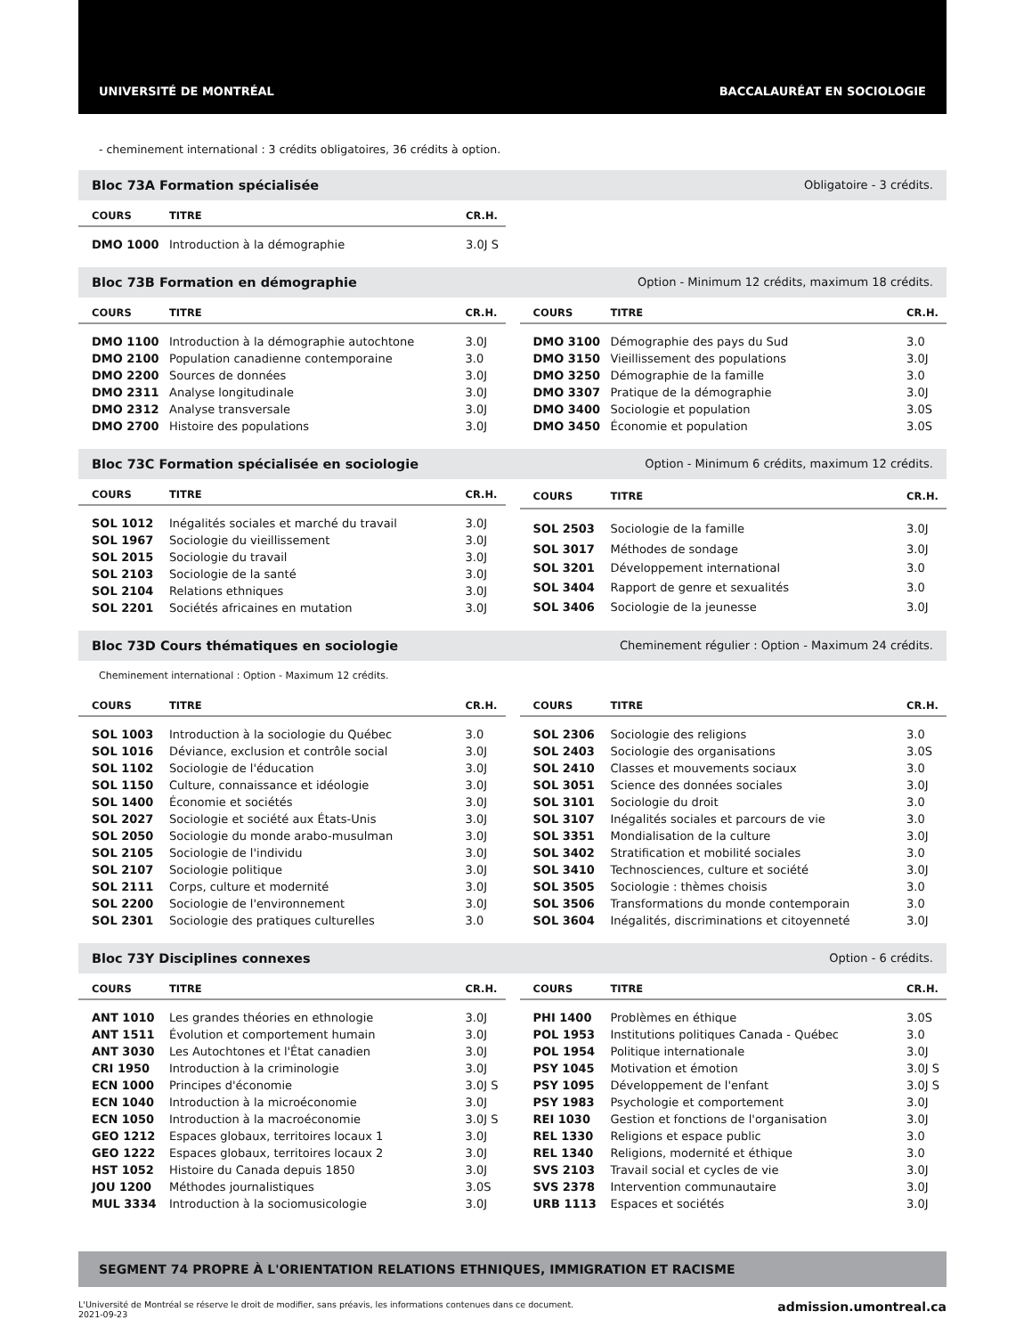UNIVERSITÉ DE MONTRÉAL BACCALAURÉAT EN SOCIOLOGIE
- cheminement international : 3 crédits obligatoires, 36 crédits à option.
Bloc 73A Formation spécialisée Obligatoire - 3 crédits.
| COURS | TITRE | CR.H. |
| --- | --- | --- |
| DMO 1000 | Introduction à la démographie | 3.0J S |
Bloc 73B Formation en démographie Option - Minimum 12 crédits, maximum 18 crédits.
| COURS | TITRE | CR.H. |
| --- | --- | --- |
| DMO 1100 | Introduction à la démographie autochtone | 3.0J |
| DMO 2100 | Population canadienne contemporaine | 3.0 |
| DMO 2200 | Sources de données | 3.0J |
| DMO 2311 | Analyse longitudinale | 3.0J |
| DMO 2312 | Analyse transversale | 3.0J |
| DMO 2700 | Histoire des populations | 3.0J |
| COURS | TITRE | CR.H. |
| --- | --- | --- |
| DMO 3100 | Démographie des pays du Sud | 3.0 |
| DMO 3150 | Vieillissement des populations | 3.0J |
| DMO 3250 | Démographie de la famille | 3.0 |
| DMO 3307 | Pratique de la démographie | 3.0J |
| DMO 3400 | Sociologie et population | 3.0S |
| DMO 3450 | Économie et population | 3.0S |
Bloc 73C Formation spécialisée en sociologie Option - Minimum 6 crédits, maximum 12 crédits.
| COURS | TITRE | CR.H. |
| --- | --- | --- |
| SOL 1012 | Inégalités sociales et marché du travail | 3.0J |
| SOL 1967 | Sociologie du vieillissement | 3.0J |
| SOL 2015 | Sociologie du travail | 3.0J |
| SOL 2103 | Sociologie de la santé | 3.0J |
| SOL 2104 | Relations ethniques | 3.0J |
| SOL 2201 | Sociétés africaines en mutation | 3.0J |
| COURS | TITRE | CR.H. |
| --- | --- | --- |
| SOL 2503 | Sociologie de la famille | 3.0J |
| SOL 3017 | Méthodes de sondage | 3.0J |
| SOL 3201 | Développement international | 3.0 |
| SOL 3404 | Rapport de genre et sexualités | 3.0 |
| SOL 3406 | Sociologie de la jeunesse | 3.0J |
Bloc 73D Cours thématiques en sociologie Cheminement régulier : Option - Maximum 24 crédits.
Cheminement international : Option - Maximum 12 crédits.
| COURS | TITRE | CR.H. |
| --- | --- | --- |
| SOL 1003 | Introduction à la sociologie du Québec | 3.0 |
| SOL 1016 | Déviance, exclusion et contrôle social | 3.0J |
| SOL 1102 | Sociologie de l'éducation | 3.0J |
| SOL 1150 | Culture, connaissance et idéologie | 3.0J |
| SOL 1400 | Économie et sociétés | 3.0J |
| SOL 2027 | Sociologie et société aux États-Unis | 3.0J |
| SOL 2050 | Sociologie du monde arabo-musulman | 3.0J |
| SOL 2105 | Sociologie de l'individu | 3.0J |
| SOL 2107 | Sociologie politique | 3.0J |
| SOL 2111 | Corps, culture et modernité | 3.0J |
| SOL 2200 | Sociologie de l'environnement | 3.0J |
| SOL 2301 | Sociologie des pratiques culturelles | 3.0 |
| COURS | TITRE | CR.H. |
| --- | --- | --- |
| SOL 2306 | Sociologie des religions | 3.0 |
| SOL 2403 | Sociologie des organisations | 3.0S |
| SOL 2410 | Classes et mouvements sociaux | 3.0 |
| SOL 3051 | Science des données sociales | 3.0J |
| SOL 3101 | Sociologie du droit | 3.0 |
| SOL 3107 | Inégalités sociales et parcours de vie | 3.0 |
| SOL 3351 | Mondialisation de la culture | 3.0J |
| SOL 3402 | Stratification et mobilité sociales | 3.0 |
| SOL 3410 | Technosciences, culture et société | 3.0J |
| SOL 3505 | Sociologie : thèmes choisis | 3.0 |
| SOL 3506 | Transformations du monde contemporain | 3.0 |
| SOL 3604 | Inégalités, discriminations et citoyenneté | 3.0J |
Bloc 73Y Disciplines connexes Option - 6 crédits.
| COURS | TITRE | CR.H. |
| --- | --- | --- |
| ANT 1010 | Les grandes théories en ethnologie | 3.0J |
| ANT 1511 | Évolution et comportement humain | 3.0J |
| ANT 3030 | Les Autochtones et l'État canadien | 3.0J |
| CRI 1950 | Introduction à la criminologie | 3.0J |
| ECN 1000 | Principes d'économie | 3.0J S |
| ECN 1040 | Introduction à la microéconomie | 3.0J |
| ECN 1050 | Introduction à la macroéconomie | 3.0J S |
| GEO 1212 | Espaces globaux, territoires locaux 1 | 3.0J |
| GEO 1222 | Espaces globaux, territoires locaux 2 | 3.0J |
| HST 1052 | Histoire du Canada depuis 1850 | 3.0J |
| JOU 1200 | Méthodes journalistiques | 3.0S |
| MUL 3334 | Introduction à la sociomusicologie | 3.0J |
| COURS | TITRE | CR.H. |
| --- | --- | --- |
| PHI 1400 | Problèmes en éthique | 3.0S |
| POL 1953 | Institutions politiques Canada - Québec | 3.0 |
| POL 1954 | Politique internationale | 3.0J |
| PSY 1045 | Motivation et émotion | 3.0J S |
| PSY 1095 | Développement de l'enfant | 3.0J S |
| PSY 1983 | Psychologie et comportement | 3.0J |
| REI 1030 | Gestion et fonctions de l'organisation | 3.0J |
| REL 1330 | Religions et espace public | 3.0 |
| REL 1340 | Religions, modernité et éthique | 3.0 |
| SVS 2103 | Travail social et cycles de vie | 3.0J |
| SVS 2378 | Intervention communautaire | 3.0J |
| URB 1113 | Espaces et sociétés | 3.0J |
SEGMENT 74 PROPRE À L'ORIENTATION RELATIONS ETHNIQUES, IMMIGRATION ET RACISME
L'Université de Montréal se réserve le droit de modifier, sans préavis, les informations contenues dans ce document.
2021-09-23 admission.umontreal.ca